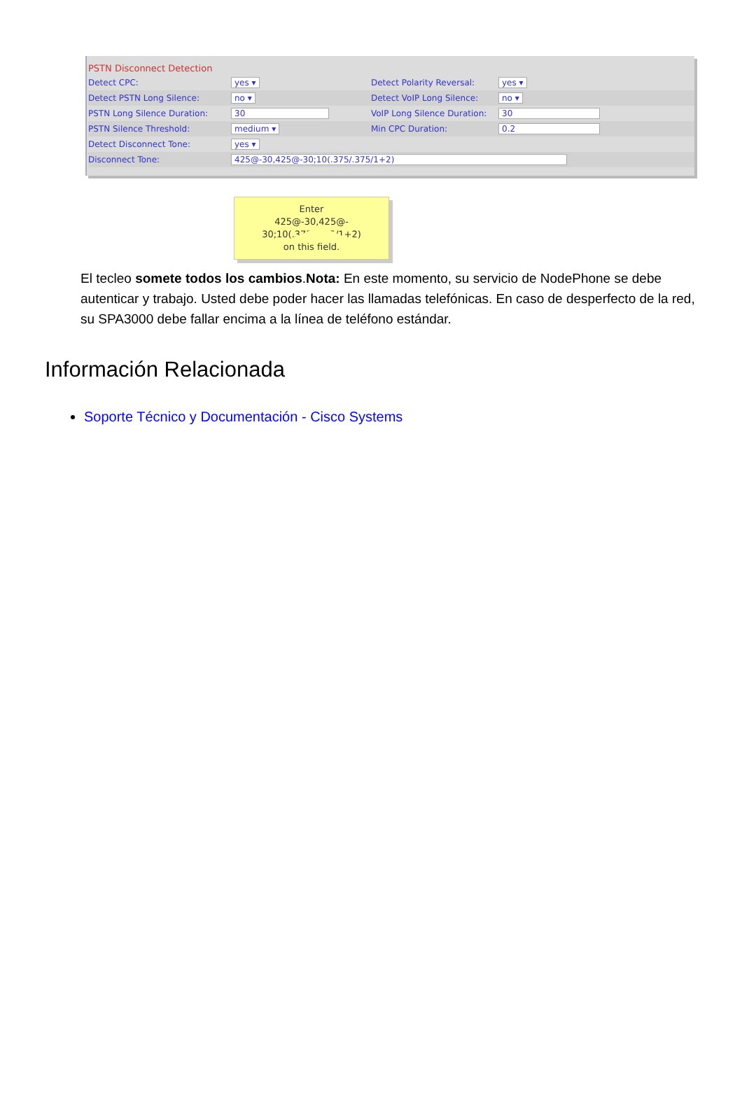PSTN Disconnect Detection
Detect CPC: yes ▾ Detect Polarity Reversal: yes ▾
Detect PSTN Long Silence: no ▾ Detect VoIP Long Silence: no ▾
PSTN Long Silence Duration: 30 VoIP Long Silence Duration: 30
PSTN Silence Threshold: medium ▾ Min CPC Duration: 0.2
Detect Disconnect Tone: yes ▾
Disconnect Tone: 425@-30,425@-30;10(.375/.375/1+2)
Enter
425@-30,425@-
30;10(.375/.375/1+2)
on this field.
El tecleo somete todos los cambios.Nota: En este momento, su servicio de NodePhone se debe autenticar y trabajo. Usted debe poder hacer las llamadas telefónicas. En caso de desperfecto de la red, su SPA3000 debe fallar encima a la línea de teléfono estándar.
Información Relacionada
Soporte Técnico y Documentación - Cisco Systems